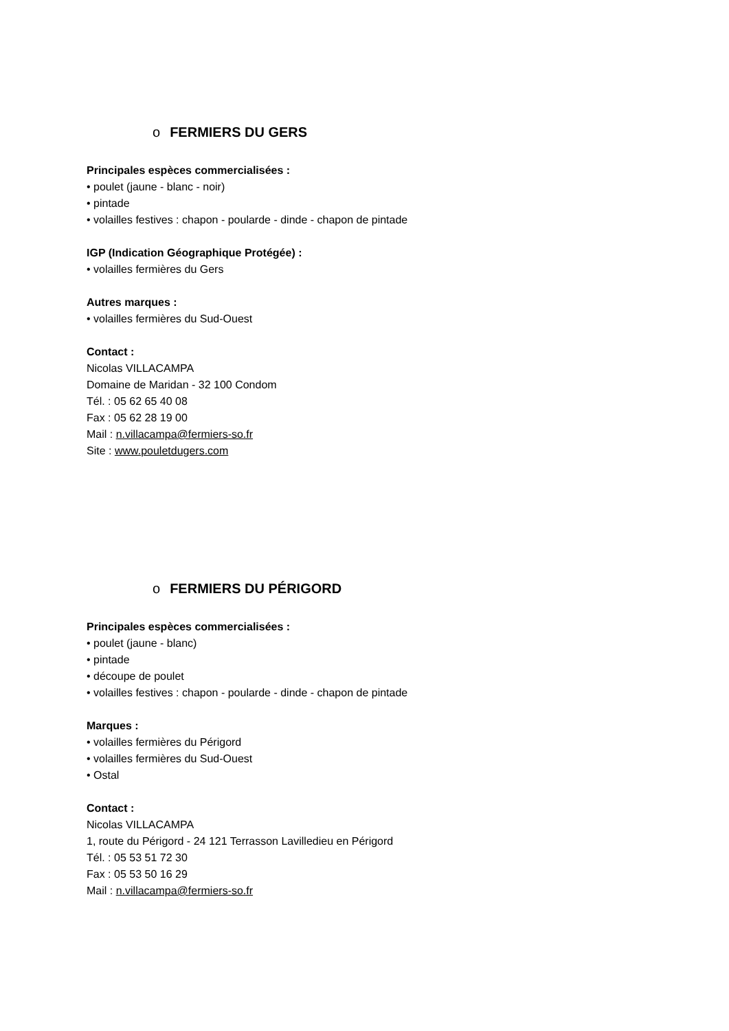o FERMIERS DU GERS
Principales espèces commercialisées :
• poulet (jaune - blanc - noir)
• pintade
• volailles festives : chapon - poularde - dinde - chapon de pintade
IGP (Indication Géographique Protégée) :
• volailles fermières du Gers
Autres marques :
• volailles fermières du Sud-Ouest
Contact :
Nicolas VILLACAMPA
Domaine de Maridan - 32 100 Condom
Tél. : 05 62 65 40 08
Fax : 05 62 28 19 00
Mail : n.villacampa@fermiers-so.fr
Site : www.pouletdugers.com
o FERMIERS DU PÉRIGORD
Principales espèces commercialisées :
• poulet (jaune - blanc)
• pintade
• découpe de poulet
• volailles festives : chapon - poularde - dinde - chapon de pintade
Marques :
• volailles fermières du Périgord
• volailles fermières du Sud-Ouest
• Ostal
Contact :
Nicolas VILLACAMPA
1, route du Périgord - 24 121 Terrasson Lavilledieu en Périgord
Tél. : 05 53 51 72 30
Fax : 05 53 50 16 29
Mail : n.villacampa@fermiers-so.fr